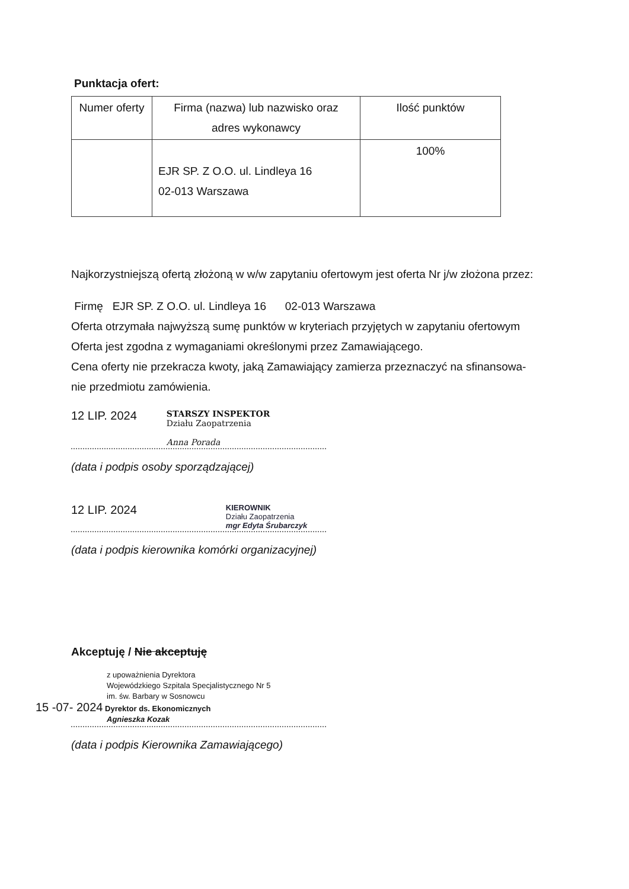Punktacja ofert:
| Numer oferty | Firma (nazwa) lub nazwisko oraz adres wykonawcy | Ilość punktów |
| --- | --- | --- |
| | EJR SP. Z O.O. ul. Lindleya 16 02-013 Warszawa | 100% |
Najkorzystniejszą ofertą złożoną w w/w zapytaniu ofertowym jest oferta Nr j/w złożona przez:
Firmę EJR SP. Z O.O. ul. Lindleya 16 02-013 Warszawa
Oferta otrzymała najwyższą sumę punktów w kryteriach przyjętych w zapytaniu ofertowym
Oferta jest zgodna z wymaganiami określonymi przez Zamawiającego.
Cena oferty nie przekracza kwoty, jaką Zamawiający zamierza przeznaczyć na sfinansowa-
nie przedmiotu zamówienia.
12 LIP. 2024 STARSZY INSPEKTOR
Działu Zaopatrzenia
Anna Porada
(data i podpis osoby sporządzającej)
12 LIP. 2024 KIEROWNIK
Działu Zaopatrzenia
mgr Edyta Śrubarczyk
(data i podpis kierownika komórki organizacyjnej)
Akceptuję / Nie akceptuję
z upoważnienia Dyrektora
Wojewódzkiego Szpitala Specjalistycznego Nr 5
im. św. Barbary w Sosnowcu
15 -07- 2024 Dyrektor ds. Ekonomicznych
Agnieszka Kozak
(data i podpis Kierownika Zamawiającego)